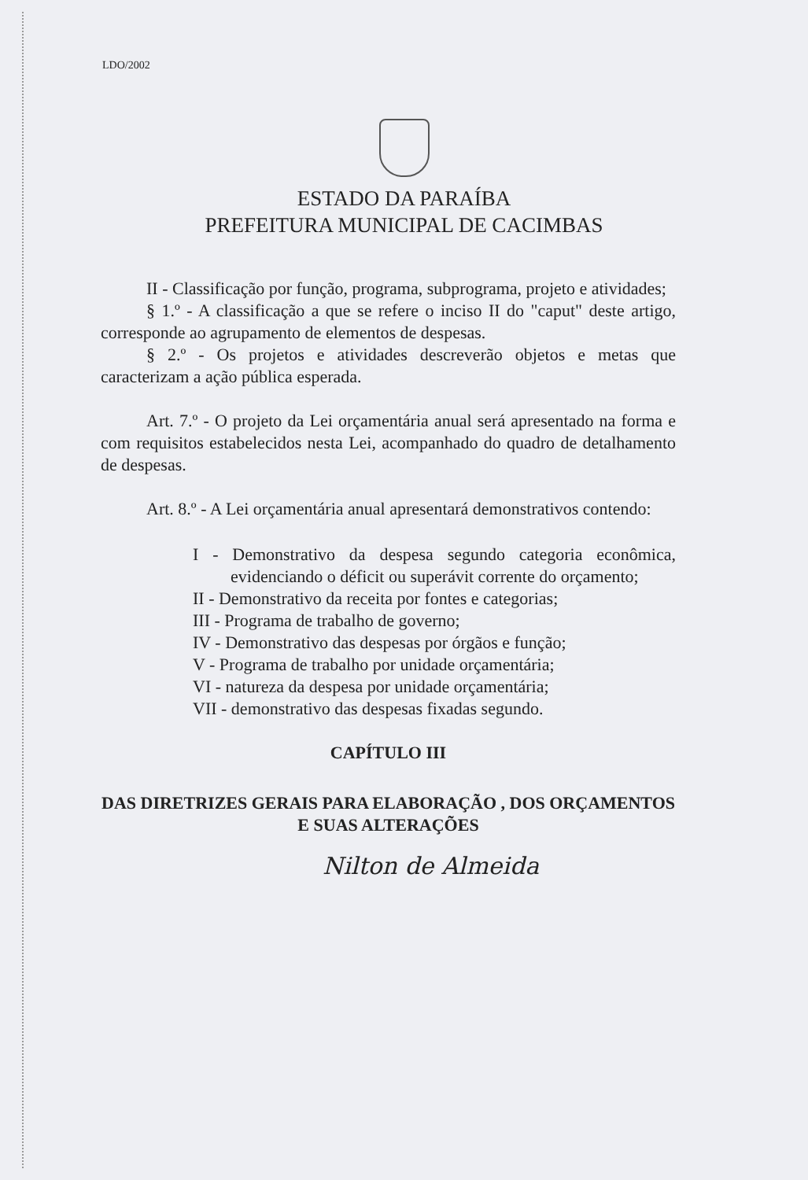LDO/2002
ESTADO DA PARAÍBA
PREFEITURA MUNICIPAL DE CACIMBAS
II - Classificação por função, programa, subprograma, projeto e atividades;
§ 1.º - A classificação a que se refere o inciso II do "caput" deste artigo, corresponde ao agrupamento de elementos de despesas.
§ 2.º - Os projetos e atividades descreverão objetos e metas que caracterizam a ação pública esperada.
Art. 7.º - O projeto da Lei orçamentária anual será apresentado na forma e com requisitos estabelecidos nesta Lei, acompanhado do quadro de detalhamento de despesas.
Art. 8.º - A Lei orçamentária anual apresentará demonstrativos contendo:
I - Demonstrativo da despesa segundo categoria econômica, evidenciando o déficit ou superávit corrente do orçamento;
II - Demonstrativo da receita por fontes e categorias;
III - Programa de trabalho de governo;
IV - Demonstrativo das despesas por órgãos e função;
V - Programa de trabalho por unidade orçamentária;
VI - natureza da despesa por unidade orçamentária;
VII - demonstrativo das despesas fixadas segundo.
CAPÍTULO III
DAS DIRETRIZES GERAIS PARA ELABORAÇÃO , DOS ORÇAMENTOS E SUAS ALTERAÇÕES
Nilton de Almeida